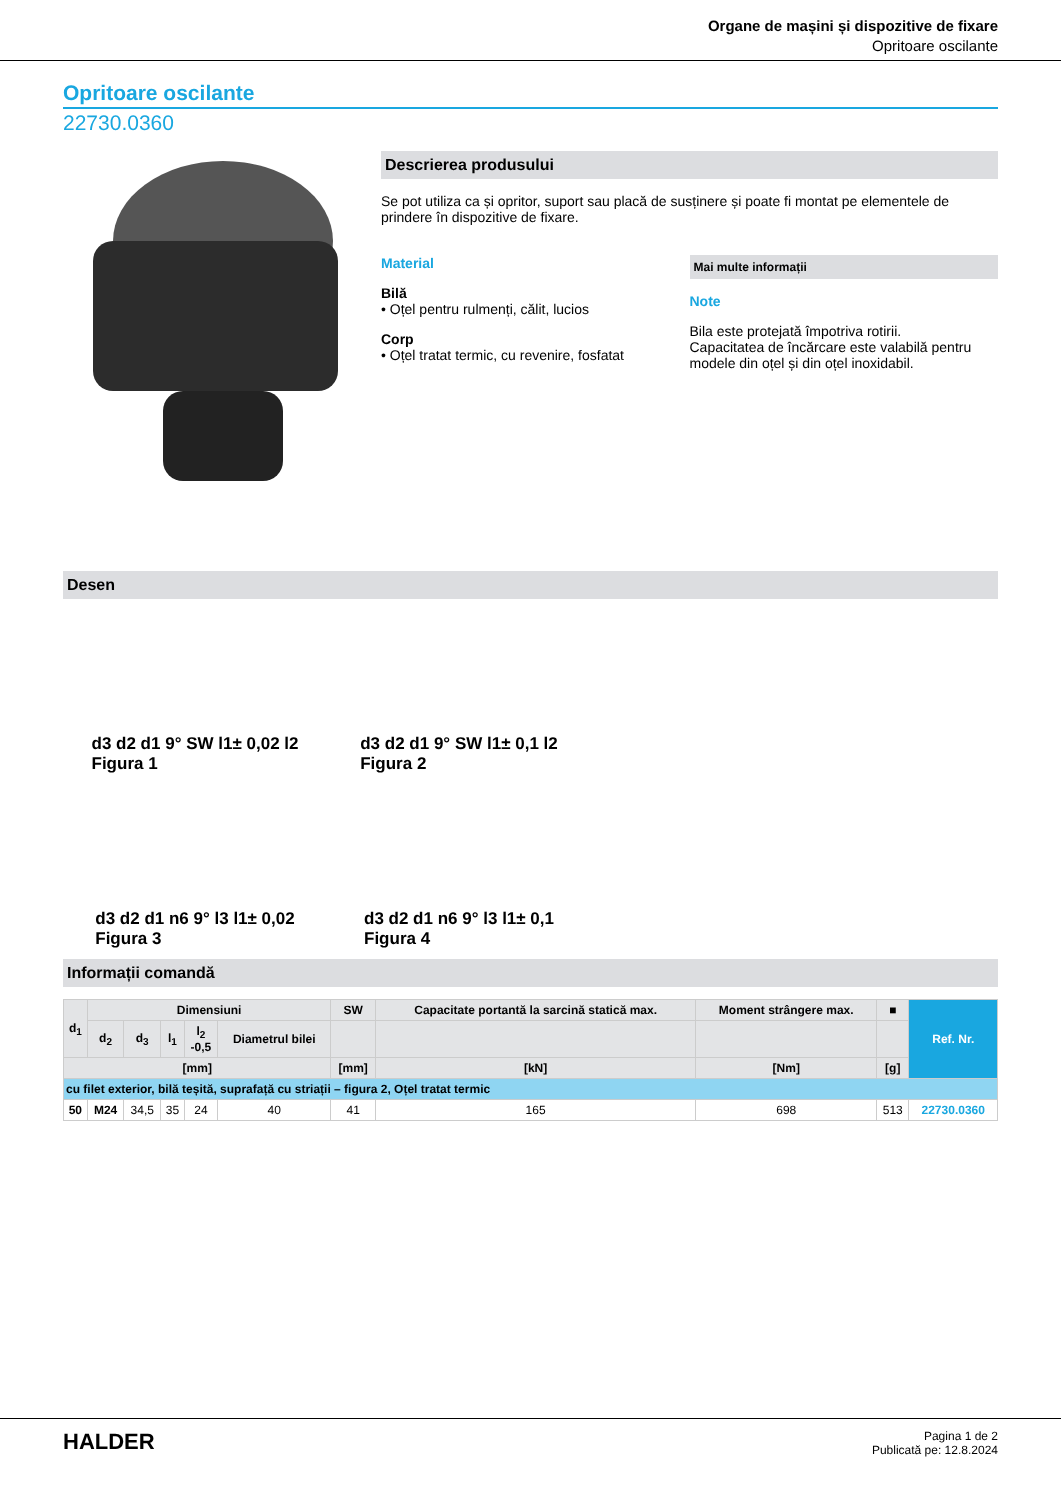Organe de mașini și dispozitive de fixare
Opritoare oscilante
Opritoare oscilante
22730.0360
Descrierea produsului
Se pot utiliza ca și opritor, suport sau placă de susținere și poate fi montat pe elementele de prindere în dispozitive de fixare.
Material
Bilă
• Oțel pentru rulmenți, călit, lucios
Corp
• Oțel tratat termic, cu revenire, fosfatat
Mai multe informații
Note
Bila este protejată împotriva rotirii.
Capacitatea de încărcare este valabilă pentru modele din oțel și din oțel inoxidabil.
Desen
d3 d2 d1 9° SW l1± 0,02 l2
Figura 1
d3 d2 d1 9° SW l1± 0,1 l2
Figura 2
d3 d2 d1 n6 9° l3 l1± 0,02
Figura 3
d3 d2 d1 n6 9° l3 l1± 0,1
Figura 4
Informații comandă
| d<sub>1</sub> | Dimensiuni | | | | | SW | Capacitate portantă la sarcină statică max. | Moment strângere max. | ■ | Ref. Nr. |
| --- | --- | --- | --- | --- | --- | --- | --- | --- | --- | --- |
| | d<sub>2</sub> | d<sub>3</sub> | l<sub>1</sub> | l<sub>2</sub> -0,5 | Diametrul bilei | | | | | |
| [mm] | | | | | | [mm] | [kN] | [Nm] | [g] | |
| cu filet exterior, bilă teșită, suprafață cu striații – figura 2, Oțel tratat termic | | | | | | | | | | |
| 50 | M24 | 34,5 | 35 | 24 | 40 | 41 | 165 | 698 | 513 | 22730.0360 |
HALDER
Pagina 1 de 2
Publicată pe: 12.8.2024